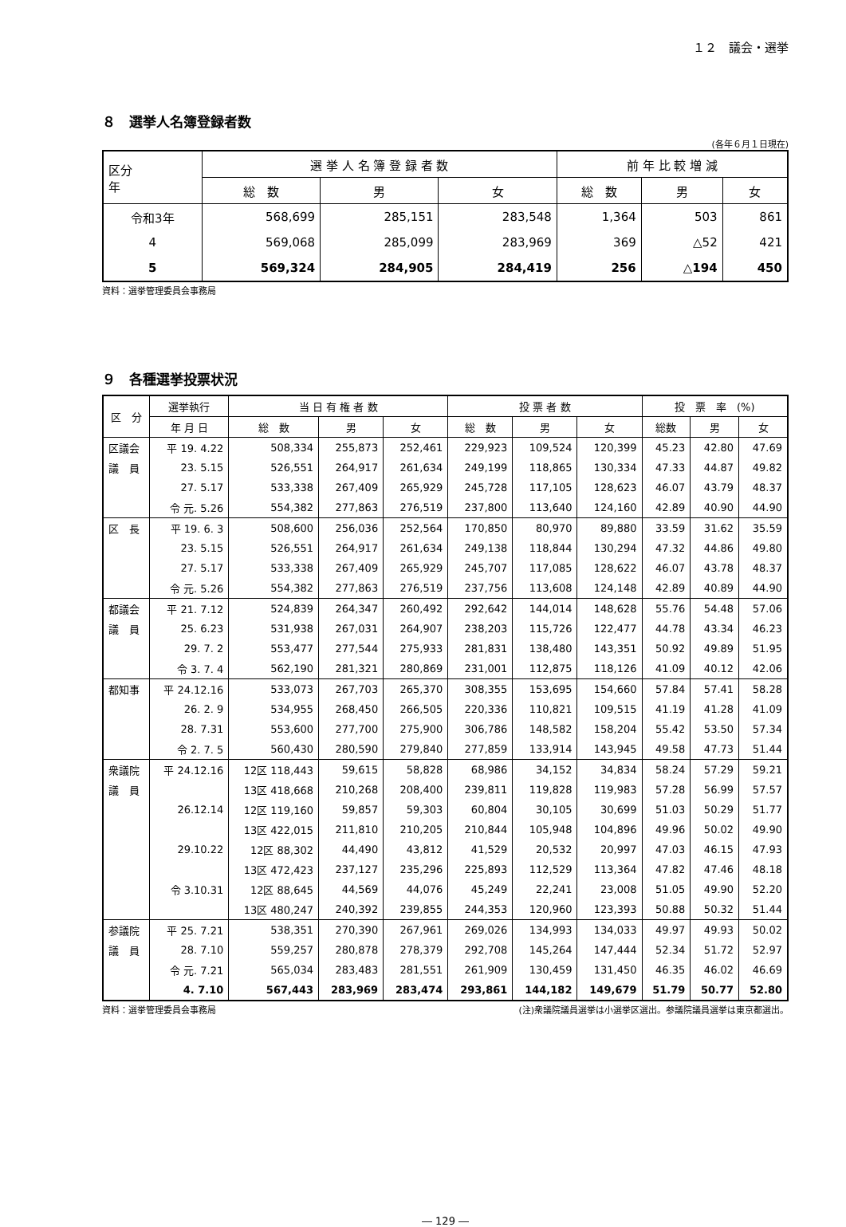１２　議会・選挙
８　選挙人名簿登録者数
(各年６月１日現在)
| 区分 年 | 選 挙 人 名 簿 登 録 者 数 | | | 前 年 比 較 増 減 | | |
| --- | --- | --- | --- | --- | --- | --- |
| | 総 数 | 男 | 女 | 総 数 | 男 | 女 |
| 令和3年 | 568,699 | 285,151 | 283,548 | 1,364 | 503 | 861 |
| 4 | 569,068 | 285,099 | 283,969 | 369 | △52 | 421 |
| 5 | 569,324 | 284,905 | 284,419 | 256 | △194 | 450 |
資料：選挙管理委員会事務局
９　各種選挙投票状況
| 区 分 | 選挙執行 | 当 日 有 権 者 数 | | | 投 票 者 数 | | | 投 票 率 (%) | | |
| --- | --- | --- | --- | --- | --- | --- | --- | --- | --- | --- |
| | 年 月 日 | 総 数 | 男 | 女 | 総 数 | 男 | 女 | 総数 | 男 | 女 |
| 区議会 | 平 19. 4.22 | 508,334 | 255,873 | 252,461 | 229,923 | 109,524 | 120,399 | 45.23 | 42.80 | 47.69 |
| 議 員 | 23. 5.15 | 526,551 | 264,917 | 261,634 | 249,199 | 118,865 | 130,334 | 47.33 | 44.87 | 49.82 |
| | 27. 5.17 | 533,338 | 267,409 | 265,929 | 245,728 | 117,105 | 128,623 | 46.07 | 43.79 | 48.37 |
| | 令 元. 5.26 | 554,382 | 277,863 | 276,519 | 237,800 | 113,640 | 124,160 | 42.89 | 40.90 | 44.90 |
| 区 長 | 平 19. 6. 3 | 508,600 | 256,036 | 252,564 | 170,850 | 80,970 | 89,880 | 33.59 | 31.62 | 35.59 |
| | 23. 5.15 | 526,551 | 264,917 | 261,634 | 249,138 | 118,844 | 130,294 | 47.32 | 44.86 | 49.80 |
| | 27. 5.17 | 533,338 | 267,409 | 265,929 | 245,707 | 117,085 | 128,622 | 46.07 | 43.78 | 48.37 |
| | 令 元. 5.26 | 554,382 | 277,863 | 276,519 | 237,756 | 113,608 | 124,148 | 42.89 | 40.89 | 44.90 |
| 都議会 | 平 21. 7.12 | 524,839 | 264,347 | 260,492 | 292,642 | 144,014 | 148,628 | 55.76 | 54.48 | 57.06 |
| 議 員 | 25. 6.23 | 531,938 | 267,031 | 264,907 | 238,203 | 115,726 | 122,477 | 44.78 | 43.34 | 46.23 |
| | 29. 7. 2 | 553,477 | 277,544 | 275,933 | 281,831 | 138,480 | 143,351 | 50.92 | 49.89 | 51.95 |
| | 令 3. 7. 4 | 562,190 | 281,321 | 280,869 | 231,001 | 112,875 | 118,126 | 41.09 | 40.12 | 42.06 |
| 都知事 | 平 24.12.16 | 533,073 | 267,703 | 265,370 | 308,355 | 153,695 | 154,660 | 57.84 | 57.41 | 58.28 |
| | 26. 2. 9 | 534,955 | 268,450 | 266,505 | 220,336 | 110,821 | 109,515 | 41.19 | 41.28 | 41.09 |
| | 28. 7.31 | 553,600 | 277,700 | 275,900 | 306,786 | 148,582 | 158,204 | 55.42 | 53.50 | 57.34 |
| | 令 2. 7. 5 | 560,430 | 280,590 | 279,840 | 277,859 | 133,914 | 143,945 | 49.58 | 47.73 | 51.44 |
| 衆議院 | 平 24.12.16 | 12区 118,443 | 59,615 | 58,828 | 68,986 | 34,152 | 34,834 | 58.24 | 57.29 | 59.21 |
| 議 員 | | 13区 418,668 | 210,268 | 208,400 | 239,811 | 119,828 | 119,983 | 57.28 | 56.99 | 57.57 |
| | 26.12.14 | 12区 119,160 | 59,857 | 59,303 | 60,804 | 30,105 | 30,699 | 51.03 | 50.29 | 51.77 |
| | | 13区 422,015 | 211,810 | 210,205 | 210,844 | 105,948 | 104,896 | 49.96 | 50.02 | 49.90 |
| | 29.10.22 | 12区 88,302 | 44,490 | 43,812 | 41,529 | 20,532 | 20,997 | 47.03 | 46.15 | 47.93 |
| | | 13区 472,423 | 237,127 | 235,296 | 225,893 | 112,529 | 113,364 | 47.82 | 47.46 | 48.18 |
| | 令 3.10.31 | 12区 88,645 | 44,569 | 44,076 | 45,249 | 22,241 | 23,008 | 51.05 | 49.90 | 52.20 |
| | | 13区 480,247 | 240,392 | 239,855 | 244,353 | 120,960 | 123,393 | 50.88 | 50.32 | 51.44 |
| 参議院 | 平 25. 7.21 | 538,351 | 270,390 | 267,961 | 269,026 | 134,993 | 134,033 | 49.97 | 49.93 | 50.02 |
| 議 員 | 28. 7.10 | 559,257 | 280,878 | 278,379 | 292,708 | 145,264 | 147,444 | 52.34 | 51.72 | 52.97 |
| | 令 元. 7.21 | 565,034 | 283,483 | 281,551 | 261,909 | 130,459 | 131,450 | 46.35 | 46.02 | 46.69 |
| | 4. 7.10 | 567,443 | 283,969 | 283,474 | 293,861 | 144,182 | 149,679 | 51.79 | 50.77 | 52.80 |
資料：選挙管理委員会事務局 (注)衆議院議員選挙は小選挙区選出。参議院議員選挙は東京都選出。
― 129 ―